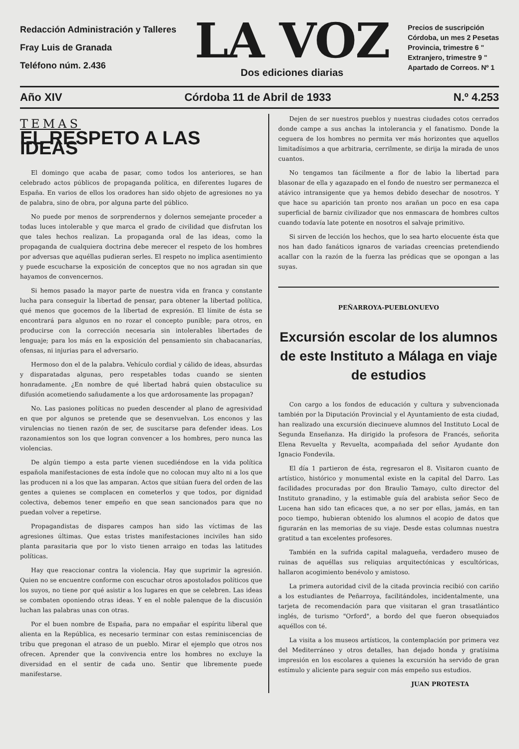Redacción Administración y Talleres
Fray Luis de Granada
Teléfono núm. 2.436
LA VOZ
Dos ediciones diarias
Precios de suscripción
Córdoba, un mes 2 Pesetas
Provincia, trimestre 6 "
Extranjero, trimestre 9 "
Apartado de Correos. Nº 1
Año XIV Córdoba 11 de Abril de 1933 N.º 4.253
TEMAS
EL RESPETO A LAS IDEAS
El domingo que acaba de pasar, como todos los anteriores, se han celebrado actos públicos de propaganda política, en diferentes lugares de España. En varios de ellos los oradores han sido objeto de agresiones no ya de palabra, sino de obra, por alguna parte del público.
No puede por menos de sorprendernos y dolernos semejante proceder a todas luces intolerable y que marca el grado de civilidad que disfrutan los que tales hechos realizan. La propaganda oral de las ideas, como la propaganda de cualquiera doctrina debe merecer el respeto de los hombres por adversas que aquéllas pudieran serles. El respeto no implica asentimiento y puede escucharse la exposición de conceptos que no nos agradan sin que hayamos de convencernos.
Si hemos pasado la mayor parte de nuestra vida en franca y constante lucha para conseguir la libertad de pensar, para obtener la libertad política, qué menos que gocemos de la libertad de expresión. El límite de ésta se encontrará para algunos en no rozar el concepto punible; para otros, en producirse con la corrección necesaria sin intolerables libertades de lenguaje; para los más en la exposición del pensamiento sin chabacanarías, ofensas, ni injurias para el adversario.
Hermoso don el de la palabra. Vehículo cordial y cálido de ideas, absurdas y disparatadas algunas, pero respetables todas cuando se sienten honradamente. ¿En nombre de qué libertad habrá quien obstaculice su difusión acometiendo sañudamente a los que ardorosamente las propagan?
No. Las pasiones políticas no pueden descender al plano de agresividad en que por algunos se pretende que se desenvuelvan. Los enconos y las virulencias no tienen razón de ser, de suscitarse para defender ideas. Los razonamientos son los que logran convencer a los hombres, pero nunca las violencias.
De algún tiempo a esta parte vienen sucediéndose en la vida política española manifestaciones de esta índole que no colocan muy alto ni a los que las producen ni a los que las amparan. Actos que sitúan fuera del orden de las gentes a quienes se complacen en cometerlos y que todos, por dignidad colectiva, debemos tener empeño en que sean sancionados para que no puedan volver a repetirse.
Propagandistas de dispares campos han sido las víctimas de las agresiones últimas. Que estas tristes manifestaciones inciviles han sido planta parasitaria que por lo visto tienen arraigo en todas las latitudes políticas.
Hay que reaccionar contra la violencia. Hay que suprimir la agresión. Quien no se encuentre conforme con escuchar otros apostolados políticos que los suyos, no tiene por qué asistir a los lugares en que se celebren. Las ideas se combaten oponiendo otras ideas. Y en el noble palenque de la discusión luchan las palabras unas con otras.
Por el buen nombre de España, para no empañar el espíritu liberal que alienta en la República, es necesario terminar con estas reminiscencias de tribu que pregonan el atraso de un pueblo. Mirar el ejemplo que otros nos ofrecen. Aprender que la convivencia entre los hombres no excluye la diversidad en el sentir de cada uno. Sentir que libremente puede manifestarse.
Dejen de ser nuestros pueblos y nuestras ciudades cotos cerrados donde campe a sus anchas la intolerancia y el fanatismo. Donde la ceguera de los hombres no permita ver más horizontes que aquellos limitadísimos a que arbitraria, cerrilmente, se dirija la mirada de unos cuantos.
No tengamos tan fácilmente a flor de labio la libertad para blasonar de ella y agazapado en el fondo de nuestro ser permanezca el atávico intransigente que ya hemos debido desechar de nosotros. Y que hace su aparición tan pronto nos arañan un poco en esa capa superficial de barniz civilizador que nos enmascara de hombres cultos cuando todavía late potente en nosotros el salvaje primitivo.
Si sirven de lección los hechos, que lo sea harto elocuente ésta que nos han dado fanáticos ignaros de variadas creencias pretendiendo acallar con la razón de la fuerza las prédicas que se opongan a las suyas.
PEÑARROYA-PUEBLONUEVO
Excursión escolar de los alumnos de este Instituto a Málaga en viaje de estudios
Con cargo a los fondos de educación y cultura y subvencionada también por la Diputación Provincial y el Ayuntamiento de esta ciudad, han realizado una excursión diecinueve alumnos del Instituto Local de Segunda Enseñanza. Ha dirigido la profesora de Francés, señorita Elena Revuelta y Revuelta, acompañada del señor Ayudante don Ignacio Fondevila.
El día 1 partieron de ésta, regresaron el 8. Visitaron cuanto de artístico, histórico y monumental existe en la capital del Darro. Las facilidades procuradas por don Braulio Tamayo, culto director del Instituto granadino, y la estimable guía del arabista señor Seco de Lucena han sido tan eficaces que, a no ser por ellas, jamás, en tan poco tiempo, hubieran obtenido los alumnos el acopio de datos que figurarán en las memorias de su viaje. Desde estas columnas nuestra gratitud a tan excelentes profesores.
También en la sufrida capital malagueña, verdadero museo de ruinas de aquéllas sus reliquias arquitectónicas y escultóricas, hallaron acogimiento benévolo y amistoso.
La primera autoridad civil de la citada provincia recibió con cariño a los estudiantes de Peñarroya, facilitándoles, incidentalmente, una tarjeta de recomendación para que visitaran el gran trasatlántico inglés, de turismo "Orford", a bordo del que fueron obsequiados aquéllos con té.
La visita a los museos artísticos, la contemplación por primera vez del Mediterráneo y otros detalles, han dejado honda y gratísima impresión en los escolares a quienes la excursión ha servido de gran estímulo y aliciente para seguir con más empeño sus estudios.
JUAN PROTESTA